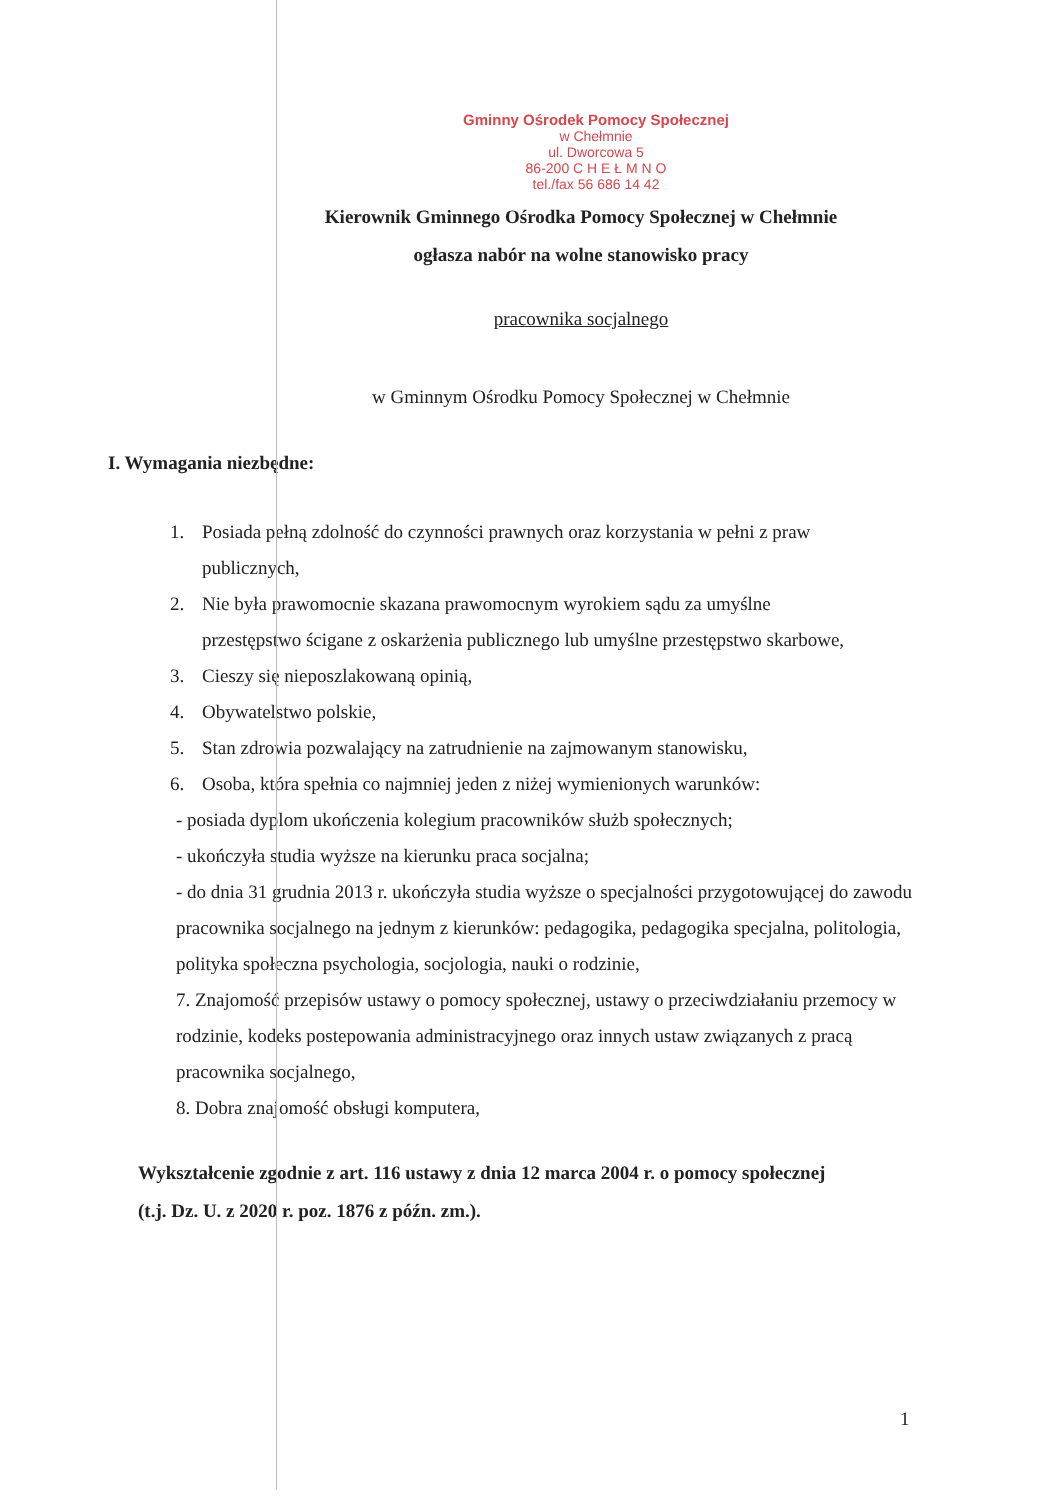Gminny Ośrodek Pomocy Społecznej
w Chełmnie
ul. Dworcowa 5
86-200 C H E Ł M N O
tel./fax 56 686 14 42
Kierownik Gminnego Ośrodka Pomocy Społecznej w Chełmnie
ogłasza nabór na wolne stanowisko pracy
pracownika socjalnego
w Gminnym Ośrodku Pomocy Społecznej w Chełmnie
I. Wymagania niezbędne:
1. Posiada pełną zdolność do czynności prawnych oraz korzystania w pełni z praw
publicznych,
2. Nie była prawomocnie skazana prawomocnym wyrokiem sądu za umyślne
przestępstwo ścigane z oskarżenia publicznego lub umyślne przestępstwo skarbowe,
3. Cieszy się nieposzlakowaną opinią,
4. Obywatelstwo polskie,
5. Stan zdrowia pozwalający na zatrudnienie na zajmowanym stanowisku,
6. Osoba, która spełnia co najmniej jeden z niżej wymienionych warunków:
- posiada dyplom ukończenia kolegium pracowników służb społecznych;
- ukończyła studia wyższe na kierunku praca socjalna;
- do dnia 31 grudnia 2013 r. ukończyła studia wyższe o specjalności przygotowującej do zawodu pracownika socjalnego na jednym z kierunków: pedagogika, pedagogika specjalna, politologia, polityka społeczna psychologia, socjologia, nauki o rodzinie,
7. Znajomość przepisów ustawy o pomocy społecznej, ustawy o przeciwdziałaniu przemocy w rodzinie, kodeks postepowania administracyjnego oraz innych ustaw związanych z pracą pracownika socjalnego,
8. Dobra znajomość obsługi komputera,
Wykształcenie zgodnie z art. 116 ustawy z dnia 12 marca 2004 r. o pomocy społecznej (t.j. Dz. U. z 2020 r. poz. 1876 z późn. zm.).
1